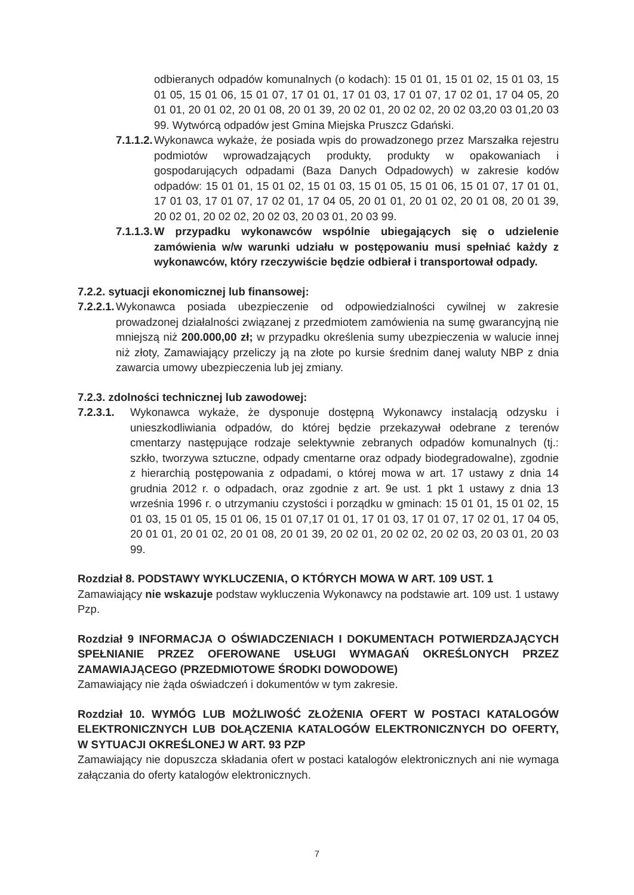odbieranych odpadów komunalnych (o kodach): 15 01 01, 15 01 02, 15 01 03, 15 01 05, 15 01 06, 15 01 07, 17 01 01, 17 01 03, 17 01 07, 17 02 01, 17 04 05, 20 01 01, 20 01 02, 20 01 08, 20 01 39, 20 02 01, 20 02 02, 20 02 03,20 03 01,20 03 99. Wytwórcą odpadów jest Gmina Miejska Pruszcz Gdański.
7.1.1.2.
Wykonawca wykaże, że posiada wpis do prowadzonego przez Marszałka rejestru podmiotów wprowadzających produkty, produkty w opakowaniach i gospodarujących odpadami (Baza Danych Odpadowych) w zakresie kodów odpadów: 15 01 01, 15 01 02, 15 01 03, 15 01 05, 15 01 06, 15 01 07, 17 01 01, 17 01 03, 17 01 07, 17 02 01, 17 04 05, 20 01 01, 20 01 02, 20 01 08, 20 01 39, 20 02 01, 20 02 02, 20 02 03, 20 03 01, 20 03 99.
7.1.1.3.
W przypadku wykonawców wspólnie ubiegających się o udzielenie zamówienia w/w warunki udziału w postępowaniu musi spełniać każdy z wykonawców, który rzeczywiście będzie odbierał i transportował odpady.
7.2.2. sytuacji ekonomicznej lub finansowej:
7.2.2.1.
Wykonawca posiada ubezpieczenie od odpowiedzialności cywilnej w zakresie prowadzonej działalności związanej z przedmiotem zamówienia na sumę gwarancyjną nie mniejszą niż 200.000,00 zł; w przypadku określenia sumy ubezpieczenia w walucie innej niż złoty, Zamawiający przeliczy ją na złote po kursie średnim danej waluty NBP z dnia zawarcia umowy ubezpieczenia lub jej zmiany.
7.2.3. zdolności technicznej lub zawodowej:
7.2.3.1.
Wykonawca wykaże, że dysponuje dostępną Wykonawcy instalacją odzysku i unieszkodliwiania odpadów, do której będzie przekazywał odebrane z terenów cmentarzy następujące rodzaje selektywnie zebranych odpadów komunalnych (tj.: szkło, tworzywa sztuczne, odpady cmentarne oraz odpady biodegradowalne), zgodnie z hierarchią postępowania z odpadami, o której mowa w art. 17 ustawy z dnia 14 grudnia 2012 r. o odpadach, oraz zgodnie z art. 9e ust. 1 pkt 1 ustawy z dnia 13 września 1996 r. o utrzymaniu czystości i porządku w gminach: 15 01 01, 15 01 02, 15 01 03, 15 01 05, 15 01 06, 15 01 07,17 01 01, 17 01 03, 17 01 07, 17 02 01, 17 04 05, 20 01 01, 20 01 02, 20 01 08, 20 01 39, 20 02 01, 20 02 02, 20 02 03, 20 03 01, 20 03 99.
Rozdział 8. PODSTAWY WYKLUCZENIA, O KTÓRYCH MOWA W ART. 109 UST. 1
Zamawiający nie wskazuje podstaw wykluczenia Wykonawcy na podstawie art. 109 ust. 1 ustawy Pzp.
Rozdział 9 INFORMACJA O OŚWIADCZENIACH I DOKUMENTACH POTWIERDZAJĄCYCH SPEŁNIANIE PRZEZ OFEROWANE USŁUGI WYMAGAŃ OKREŚLONYCH PRZEZ ZAMAWIAJĄCEGO (PRZEDMIOTOWE ŚRODKI DOWODOWE)
Zamawiający nie żąda oświadczeń i dokumentów w tym zakresie.
Rozdział 10. WYMÓG LUB MOŻLIWOŚĆ ZŁOŻENIA OFERT W POSTACI KATALOGÓW ELEKTRONICZNYCH LUB DOŁĄCZENIA KATALOGÓW ELEKTRONICZNYCH DO OFERTY, W SYTUACJI OKREŚLONEJ W ART. 93 PZP
Zamawiający nie dopuszcza składania ofert w postaci katalogów elektronicznych ani nie wymaga załączania do oferty katalogów elektronicznych.
7